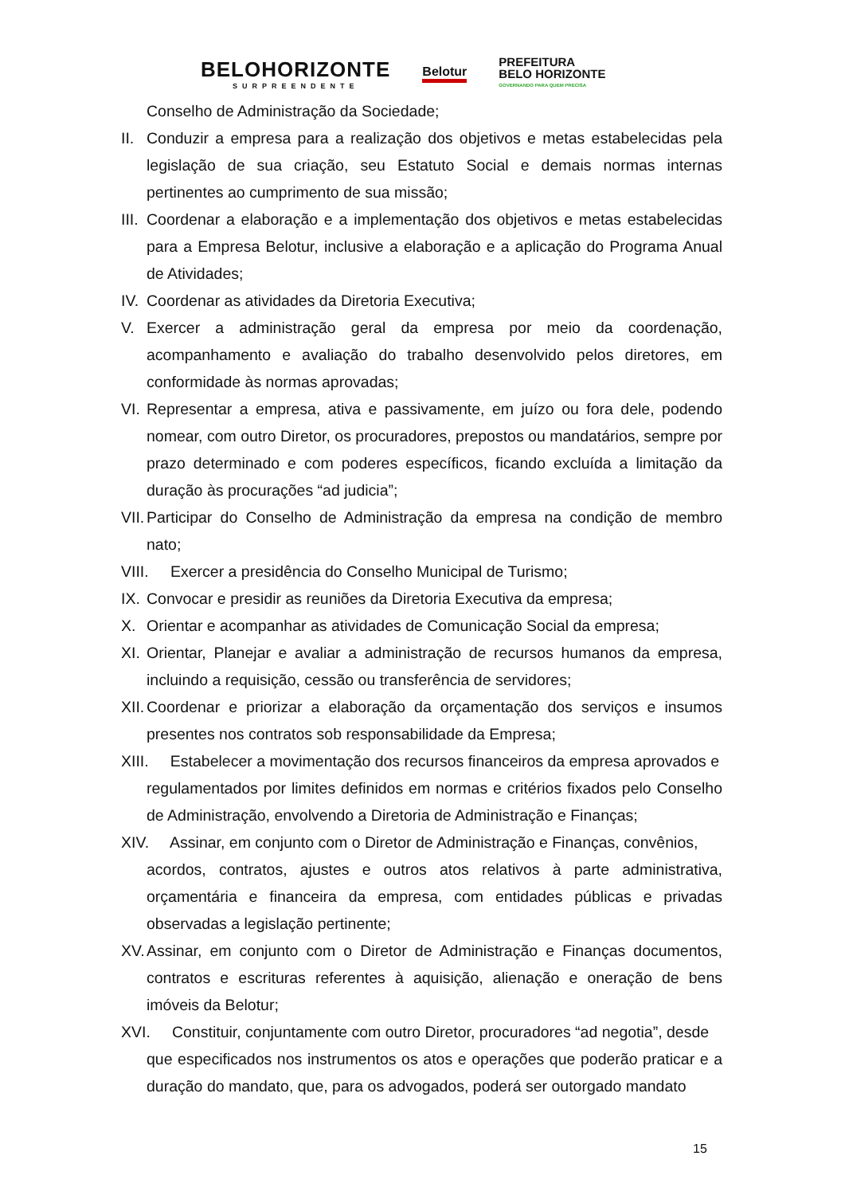BELOHORIZONTE
SURPREENDENTE
Belotur
PREFEITURA
BELO HORIZONTE
GOVERNANDO PARA QUEM PRECISA
Conselho de Administração da Sociedade;
II. Conduzir a empresa para a realização dos objetivos e metas estabelecidas pela legislação de sua criação, seu Estatuto Social e demais normas internas pertinentes ao cumprimento de sua missão;
III. Coordenar a elaboração e a implementação dos objetivos e metas estabelecidas para a Empresa Belotur, inclusive a elaboração e a aplicação do Programa Anual de Atividades;
IV. Coordenar as atividades da Diretoria Executiva;
V. Exercer a administração geral da empresa por meio da coordenação, acompanhamento e avaliação do trabalho desenvolvido pelos diretores, em conformidade às normas aprovadas;
VI. Representar a empresa, ativa e passivamente, em juízo ou fora dele, podendo nomear, com outro Diretor, os procuradores, prepostos ou mandatários, sempre por prazo determinado e com poderes específicos, ficando excluída a limitação da duração às procurações “ad judicia”;
VII. Participar do Conselho de Administração da empresa na condição de membro nato;
VIII. Exercer a presidência do Conselho Municipal de Turismo;
IX. Convocar e presidir as reuniões da Diretoria Executiva da empresa;
X. Orientar e acompanhar as atividades de Comunicação Social da empresa;
XI. Orientar, Planejar e avaliar a administração de recursos humanos da empresa, incluindo a requisição, cessão ou transferência de servidores;
XII. Coordenar e priorizar a elaboração da orçamentação dos serviços e insumos presentes nos contratos sob responsabilidade da Empresa;
XIII. Estabelecer a movimentação dos recursos financeiros da empresa aprovados e
regulamentados por limites definidos em normas e critérios fixados pelo Conselho de Administração, envolvendo a Diretoria de Administração e Finanças;
XIV. Assinar, em conjunto com o Diretor de Administração e Finanças, convênios,
acordos, contratos, ajustes e outros atos relativos à parte administrativa, orçamentária e financeira da empresa, com entidades públicas e privadas observadas a legislação pertinente;
XV. Assinar, em conjunto com o Diretor de Administração e Finanças documentos, contratos e escrituras referentes à aquisição, alienação e oneração de bens imóveis da Belotur;
XVI. Constituir, conjuntamente com outro Diretor, procuradores “ad negotia”, desde
que especificados nos instrumentos os atos e operações que poderão praticar e a duração do mandato, que, para os advogados, poderá ser outorgado mandato
15